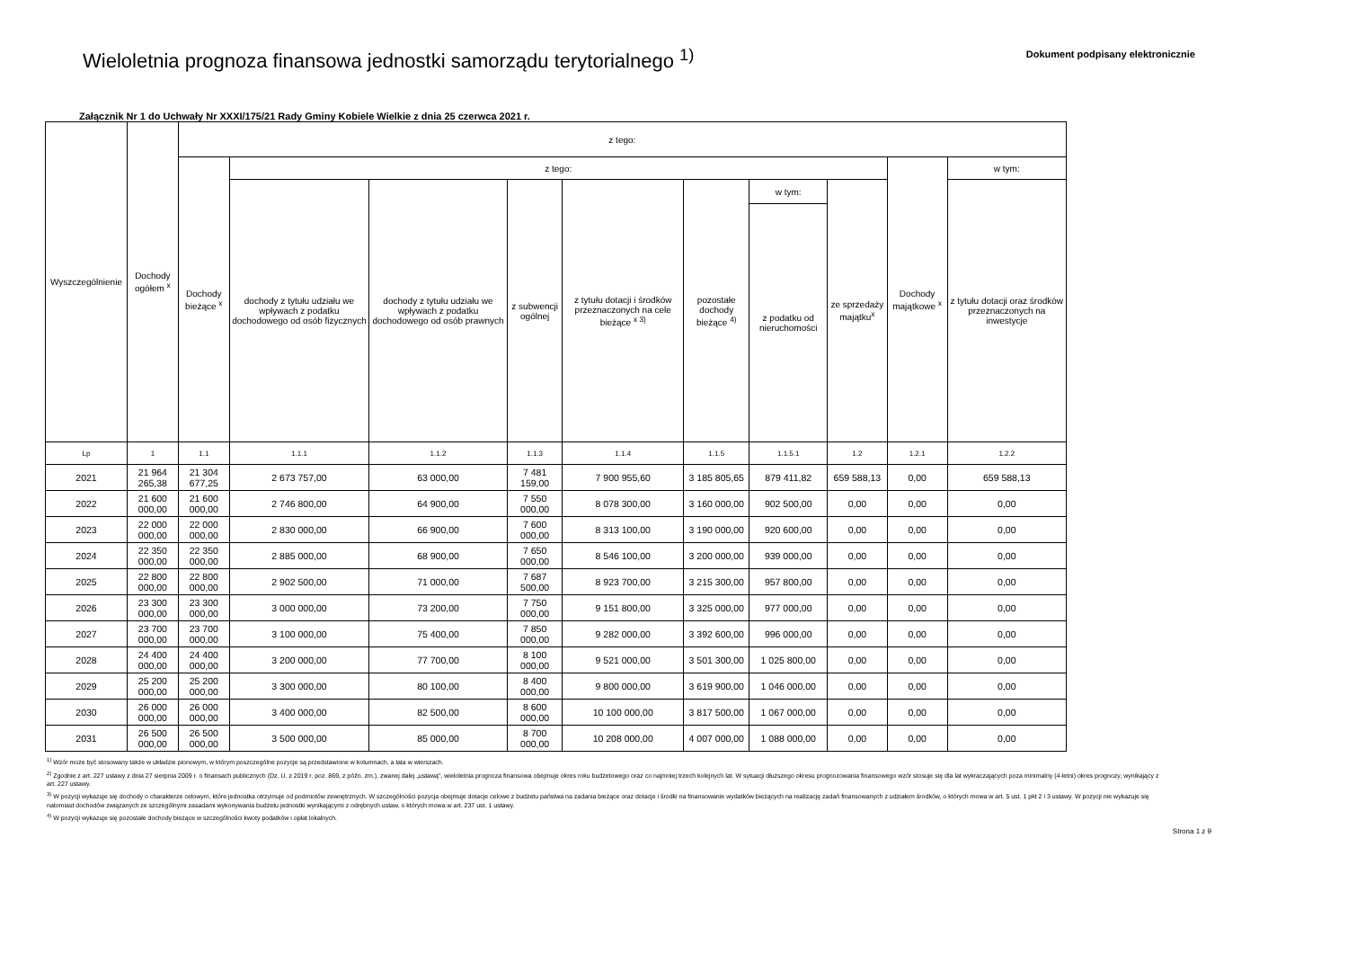Wieloletnia prognoza finansowa jednostki samorządu terytorialnego <sup>1)</sup>
Dokument podpisany elektronicznie
Załącznik Nr 1 do Uchwały Nr XXXI/175/21 Rady Gminy Kobiele Wielkie z dnia 25 czerwca 2021 r.
| Wyszczególnienie | Dochody ogółem <sup>x</sup> | z tego: | | | | | | | | | |
| --- | --- | --- | --- | --- | --- | --- | --- | --- | --- | --- | --- |
| | | Dochody bieżące <sup>x</sup> | z tego: | | | | | | | Dochody majątkowe <sup>x</sup> | w tym: |
| | | | dochody z tytułu udziału we wpływach z podatku dochodowego od osób fizycznych | dochody z tytułu udziału we wpływach z podatku dochodowego od osób prawnych | z subwencji ogólnej | z tytułu dotacji i środków przeznaczonych na cele bieżące <sup>x 3)</sup> | pozostałe dochody bieżące <sup>4)</sup> | w tym: | ze sprzedaży majątku<sup>x</sup> | | z tytułu dotacji oraz środków przeznaczonych na inwestycje |
| | | | | | | | | z podatku od nieruchomości | | | |
| Lp | 1 | 1.1 | 1.1.1 | 1.1.2 | 1.1.3 | 1.1.4 | 1.1.5 | 1.1.5.1 | 1.2 | 1.2.1 | 1.2.2 |
| 2021 | 21 964 265,38 | 21 304 677,25 | 2 673 757,00 | 63 000,00 | 7 481 159,00 | 7 900 955,60 | 3 185 805,65 | 879 411,82 | 659 588,13 | 0,00 | 659 588,13 |
| 2022 | 21 600 000,00 | 21 600 000,00 | 2 746 800,00 | 64 900,00 | 7 550 000,00 | 8 078 300,00 | 3 160 000,00 | 902 500,00 | 0,00 | 0,00 | 0,00 |
| 2023 | 22 000 000,00 | 22 000 000,00 | 2 830 000,00 | 66 900,00 | 7 600 000,00 | 8 313 100,00 | 3 190 000,00 | 920 600,00 | 0,00 | 0,00 | 0,00 |
| 2024 | 22 350 000,00 | 22 350 000,00 | 2 885 000,00 | 68 900,00 | 7 650 000,00 | 8 546 100,00 | 3 200 000,00 | 939 000,00 | 0,00 | 0,00 | 0,00 |
| 2025 | 22 800 000,00 | 22 800 000,00 | 2 902 500,00 | 71 000,00 | 7 687 500,00 | 8 923 700,00 | 3 215 300,00 | 957 800,00 | 0,00 | 0,00 | 0,00 |
| 2026 | 23 300 000,00 | 23 300 000,00 | 3 000 000,00 | 73 200,00 | 7 750 000,00 | 9 151 800,00 | 3 325 000,00 | 977 000,00 | 0,00 | 0,00 | 0,00 |
| 2027 | 23 700 000,00 | 23 700 000,00 | 3 100 000,00 | 75 400,00 | 7 850 000,00 | 9 282 000,00 | 3 392 600,00 | 996 000,00 | 0,00 | 0,00 | 0,00 |
| 2028 | 24 400 000,00 | 24 400 000,00 | 3 200 000,00 | 77 700,00 | 8 100 000,00 | 9 521 000,00 | 3 501 300,00 | 1 025 800,00 | 0,00 | 0,00 | 0,00 |
| 2029 | 25 200 000,00 | 25 200 000,00 | 3 300 000,00 | 80 100,00 | 8 400 000,00 | 9 800 000,00 | 3 619 900,00 | 1 046 000,00 | 0,00 | 0,00 | 0,00 |
| 2030 | 26 000 000,00 | 26 000 000,00 | 3 400 000,00 | 82 500,00 | 8 600 000,00 | 10 100 000,00 | 3 817 500,00 | 1 067 000,00 | 0,00 | 0,00 | 0,00 |
| 2031 | 26 500 000,00 | 26 500 000,00 | 3 500 000,00 | 85 000,00 | 8 700 000,00 | 10 208 000,00 | 4 007 000,00 | 1 088 000,00 | 0,00 | 0,00 | 0,00 |
<sup>1)</sup> Wzór może być stosowany także w układzie pionowym, w którym poszczególne pozycje są przedstawione w kolumnach, a lata w wierszach.
<sup>2)</sup> Zgodnie z art. 227 ustawy z dnia 27 sierpnia 2009 r. o finansach publicznych (Dz. U. z 2019 r. poz. 869, z późn. zm.), zwanej dalej „ustawą", wieloletnia prognoza finansowa obejmuje okres roku budżetowego oraz co najmniej trzech kolejnych lat. W sytuacji dłuższego okresu prognozowania finansowego wzór stosuje się dla lat wykraczających poza minimalny (4-letni) okres prognozy, wynikający z art. 227 ustawy.
<sup>3)</sup> W pozycji wykazuje się dochody o charakterze celowym, które jednostka otrzymuje od podmiotów zewnętrznych. W szczególności pozycja obejmuje dotacje celowe z budżetu państwa na zadania bieżące oraz dotacje i środki na finansowanie wydatków bieżących na realizację zadań finansowanych z udziałem środków, o których mowa w art. 5 ust. 1 pkt 2 i 3 ustawy. W pozycji nie wykazuje się natomiast dochodów związanych ze szczególnymi zasadami wykonywania budżetu jednostki wynikającymi z odrębnych ustaw, o których mowa w art. 237 ust. 1 ustawy.
<sup>4)</sup> W pozycji wykazuje się pozostałe dochody bieżące w szczególności kwoty podatków i opłat lokalnych.
Strona 1 z 9